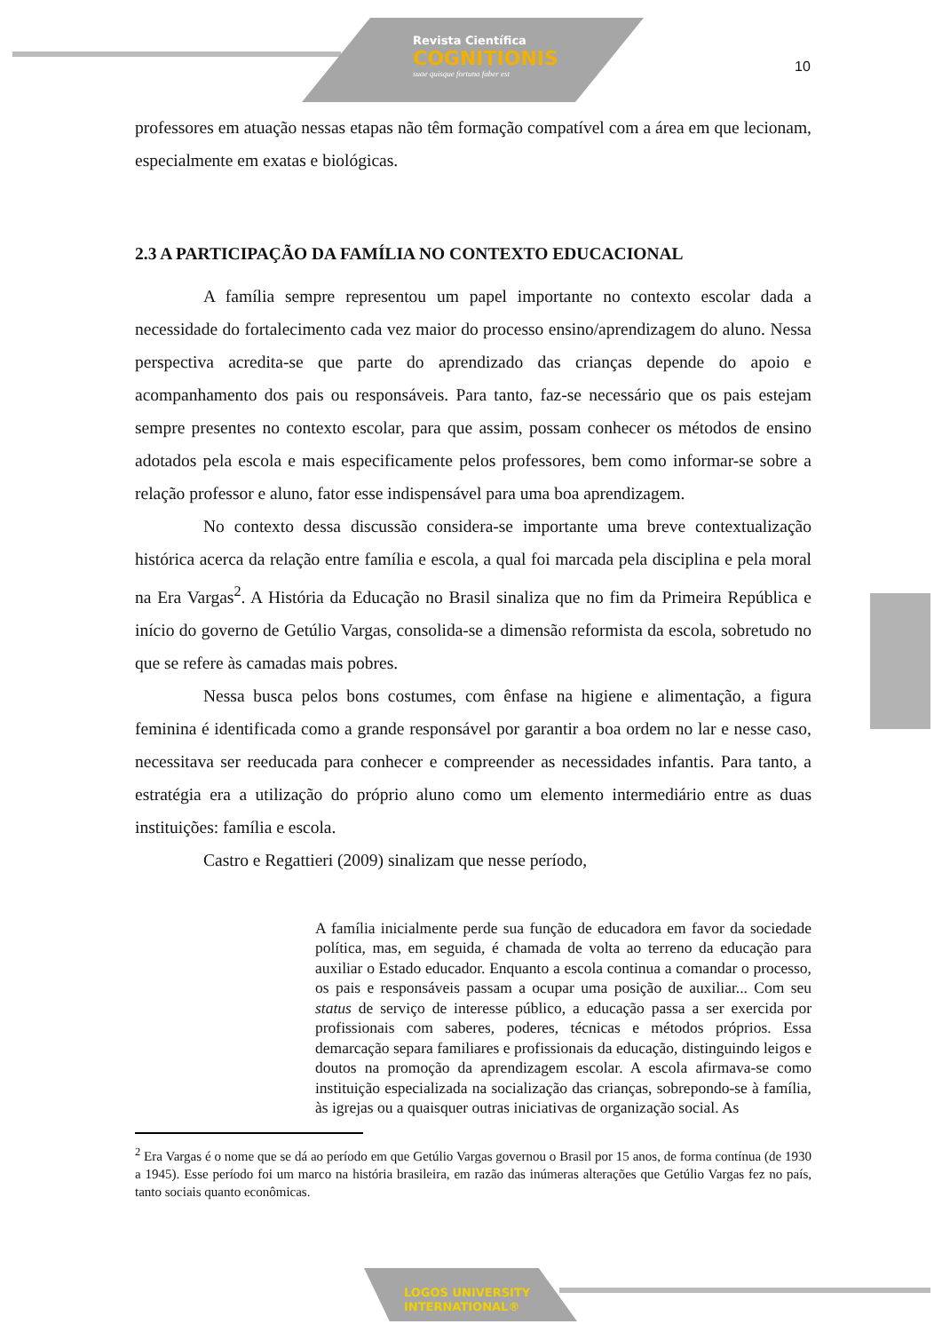Revista Científica
COGNITIONIS
suae quisque fortuna faber est
10
professores em atuação nessas etapas não têm formação compatível com a área em que lecionam, especialmente em exatas e biológicas.
2.3 A PARTICIPAÇÃO DA FAMÍLIA NO CONTEXTO EDUCACIONAL
A família sempre representou um papel importante no contexto escolar dada a necessidade do fortalecimento cada vez maior do processo ensino/aprendizagem do aluno. Nessa perspectiva acredita-se que parte do aprendizado das crianças depende do apoio e acompanhamento dos pais ou responsáveis. Para tanto, faz-se necessário que os pais estejam sempre presentes no contexto escolar, para que assim, possam conhecer os métodos de ensino adotados pela escola e mais especificamente pelos professores, bem como informar-se sobre a relação professor e aluno, fator esse indispensável para uma boa aprendizagem.
No contexto dessa discussão considera-se importante uma breve contextualização histórica acerca da relação entre família e escola, a qual foi marcada pela disciplina e pela moral na Era Vargas<sup>2</sup>. A História da Educação no Brasil sinaliza que no fim da Primeira República e início do governo de Getúlio Vargas, consolida-se a dimensão reformista da escola, sobretudo no que se refere às camadas mais pobres.
Nessa busca pelos bons costumes, com ênfase na higiene e alimentação, a figura feminina é identificada como a grande responsável por garantir a boa ordem no lar e nesse caso, necessitava ser reeducada para conhecer e compreender as necessidades infantis. Para tanto, a estratégia era a utilização do próprio aluno como um elemento intermediário entre as duas instituições: família e escola.
Castro e Regattieri (2009) sinalizam que nesse período,
A família inicialmente perde sua função de educadora em favor da sociedade política, mas, em seguida, é chamada de volta ao terreno da educação para auxiliar o Estado educador. Enquanto a escola continua a comandar o processo, os pais e responsáveis passam a ocupar uma posição de auxiliar... Com seu status de serviço de interesse público, a educação passa a ser exercida por profissionais com saberes, poderes, técnicas e métodos próprios. Essa demarcação separa familiares e profissionais da educação, distinguindo leigos e doutos na promoção da aprendizagem escolar. A escola afirmava-se como instituição especializada na socialização das crianças, sobrepondo-se à família, às igrejas ou a quaisquer outras iniciativas de organização social. As
<sup>2</sup> Era Vargas é o nome que se dá ao período em que Getúlio Vargas governou o Brasil por 15 anos, de forma contínua (de 1930 a 1945). Esse período foi um marco na história brasileira, em razão das inúmeras alterações que Getúlio Vargas fez no país, tanto sociais quanto econômicas.
LOGOS UNIVERSITY
INTERNATIONAL®